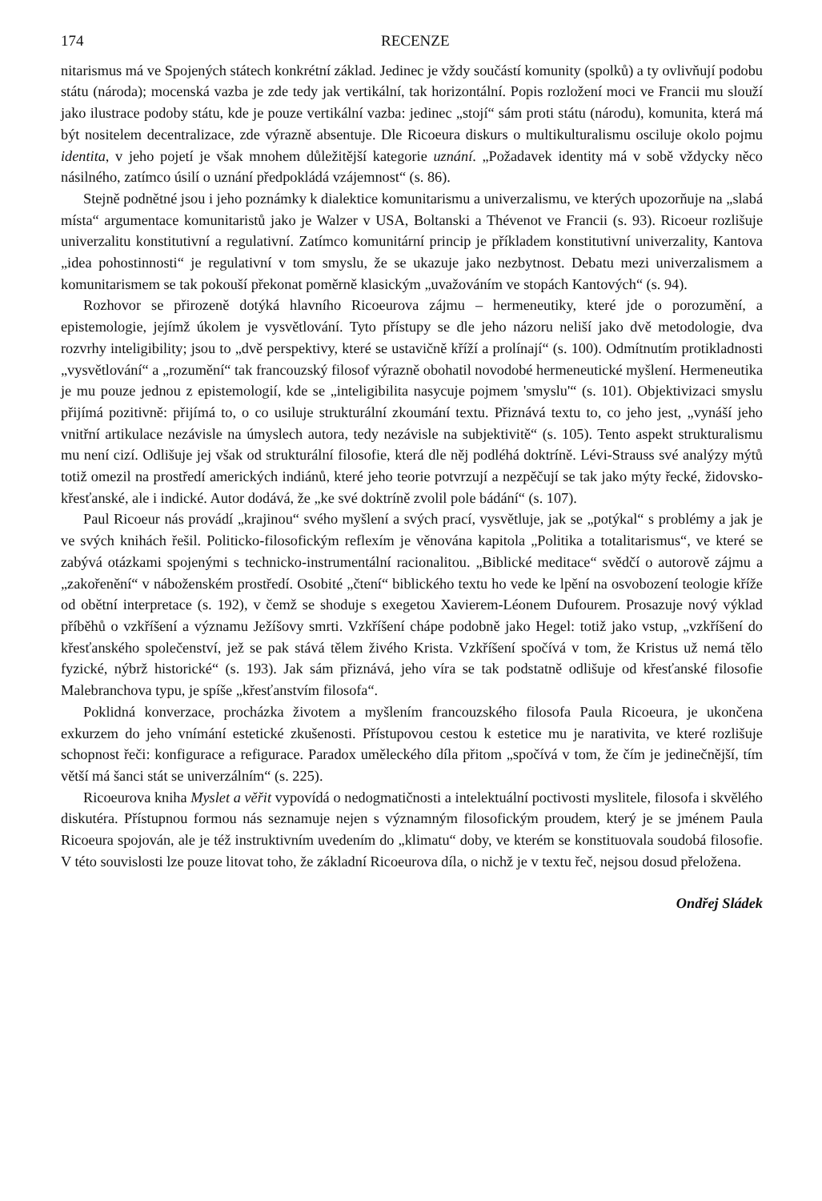174 RECENZE
nitarismus má ve Spojených státech konkrétní základ. Jedinec je vždy součástí komunity (spolků) a ty ovlivňují podobu státu (národa); mocenská vazba je zde tedy jak vertikální, tak horizontální. Popis rozložení moci ve Francii mu slouží jako ilustrace podoby státu, kde je pouze vertikální vazba: jedinec „stojí“ sám proti státu (národu), komunita, která má být nositelem decentralizace, zde výrazně absentuje. Dle Ricoeura diskurs o multikulturalismu osciluje okolo pojmu identita, v jeho pojetí je však mnohem důležitější kategorie uznání. „Požadavek identity má v sobě vždycky něco násilného, zatímco úsilí o uznání předpokládá vzájemnost“ (s. 86).
Stejně podnětné jsou i jeho poznámky k dialektice komunitarismu a univerzalismu, ve kterých upozorňuje na „slabá místa“ argumentace komunitaristů jako je Walzer v USA, Boltanski a Thévenot ve Francii (s. 93). Ricoeur rozlišuje univerzalitu konstitutivní a regulativní. Zatímco komunitární princip je příkladem konstitutivní univerzality, Kantova „idea pohostinnosti“ je regulativní v tom smyslu, že se ukazuje jako nezbytnost. Debatu mezi univerzalismem a komunitarismem se tak pokouší překonat poměrně klasickým „uvažováním ve stopách Kantových“ (s. 94).
Rozhovor se přirozeně dotýká hlavního Ricoeurova zájmu – hermeneutiky, které jde o porozumění, a epistemologie, jejímž úkolem je vysvětlování. Tyto přístupy se dle jeho názoru neliší jako dvě metodologie, dva rozvrhy inteligibility; jsou to „dvě perspektivy, které se ustavičně kříží a prolínají“ (s. 100). Odmítnutím protikladnosti „vysvětlování“ a „rozumění“ tak francouzský filosof výrazně obohatil novodobé hermeneutické myšlení. Hermeneutika je mu pouze jednou z epistemologií, kde se „inteligibilita nasycuje pojmem 'smyslu'“ (s. 101). Objektivizaci smyslu přijímá pozitivně: přijímá to, o co usiluje strukturální zkoumání textu. Přiznává textu to, co jeho jest, „vynáší jeho vnitřní artikulace nezávisle na úmyslech autora, tedy nezávisle na subjektivitě“ (s. 105). Tento aspekt strukturalismu mu není cizí. Odlišuje jej však od strukturální filosofie, která dle něj podléhá doktríně. Lévi-Strauss své analýzy mýtů totiž omezil na prostředí amerických indiánů, které jeho teorie potvrzují a nezpěčují se tak jako mýty řecké, židovsko-křesťanské, ale i indické. Autor dodává, že „ke své doktríně zvolil pole bádání“ (s. 107).
Paul Ricoeur nás provádí „krajinou“ svého myšlení a svých prací, vysvětluje, jak se „potýkal“ s problémy a jak je ve svých knihách řešil. Politicko-filosofickým reflexím je věnována kapitola „Politika a totalitarismus“, ve které se zabývá otázkami spojenými s technicko-instrumentální racionalitou. „Biblické meditace“ svědčí o autorově zájmu a „zakořenění“ v náboženském prostředí. Osobité „čtení“ biblického textu ho vede ke lpění na osvobození teologie kříže od obětní interpretace (s. 192), v čemž se shoduje s exegetou Xavierem-Léonem Dufourem. Prosazuje nový výklad příběhů o vzkříšení a významu Ježíšovy smrti. Vzkříšení chápe podobně jako Hegel: totiž jako vstup, „vzkříšení do křesťanského společenství, jež se pak stává tělem živého Krista. Vzkříšení spočívá v tom, že Kristus už nemá tělo fyzické, nýbrž historické“ (s. 193). Jak sám přiznává, jeho víra se tak podstatně odlišuje od křesťanské filosofie Malebranchova typu, je spíše „křesťanstvím filosofa“.
Poklidná konverzace, procházka životem a myšlením francouzského filosofa Paula Ricoeura, je ukončena exkurzem do jeho vnímání estetické zkušenosti. Přístupovou cestou k estetice mu je narativita, ve které rozlišuje schopnost řeči: konfigurace a refigurace. Paradox uměleckého díla přitom „spočívá v tom, že čím je jedinečnější, tím větší má šanci stát se univerzálním“ (s. 225).
Ricoeurova kniha Myslet a věřit vypovídá o nedogmatičnosti a intelektuální poctivosti myslitele, filosofa i skvělého diskutéra. Přístupnou formou nás seznamuje nejen s významným filosofickým proudem, který je se jménem Paula Ricoeura spojován, ale je též instruktivním uvedením do „klimatu“ doby, ve kterém se konstituovala soudobá filosofie. V této souvislosti lze pouze litovat toho, že základní Ricoeurova díla, o nichž je v textu řeč, nejsou dosud přeložena.
Ondřej Sládek